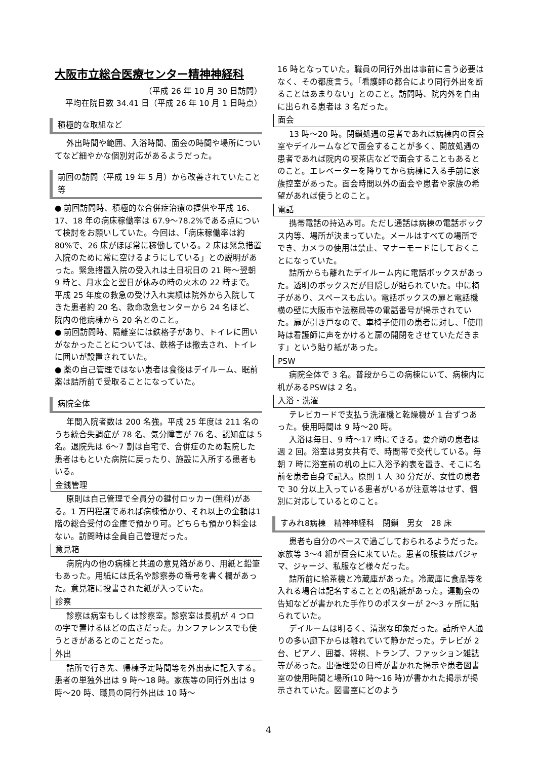大阪市立総合医療センター精神神経科
（平成 26 年 10 月 30 日訪問）
平均在院日数 34.41 日（平成 26 年 10 月 1 日時点）
積極的な取組など
外出時間や範囲、入浴時間、面会の時間や場所についてなど細やかな個別対応があるようだった。
前回の訪問（平成 19 年 5 月）から改善されていたこと等
● 前回訪問時、積極的な合併症治療の提供や平成 16、17、18 年の病床稼働率は 67.9～78.2%である点について検討をお願いしていた。今回は、「病床稼働率は約 80%で、26 床がほぼ常に稼働している。2 床は緊急措置入院のために常に空けるようにしている」との説明があった。緊急措置入院の受入れは土日祝日の 21 時～翌朝 9 時と、月水金と翌日が休みの時の火木の 22 時まで。平成 25 年度の救急の受け入れ実績は院外から入院してきた患者約 20 名、救命救急センターから 24 名ほど、院内の他病棟から 20 名とのこと。
● 前回訪問時、隔離室には鉄格子があり、トイレに囲いがなかったことについては、鉄格子は撤去され、トイレに囲いが設置されていた。
● 薬の自己管理ではない患者は食後はデイルーム、眠前薬は詰所前で受取ることになっていた。
病院全体
年間入院者数は 200 名強。平成 25 年度は 211 名のうち統合失調症が 78 名、気分障害が 76 名、認知症は 5 名。退院先は 6～7 割は自宅で、合併症のため転院した患者はもといた病院に戻ったり、施設に入所する患者もいる。
金銭管理
原則は自己管理で全員分の鍵付ロッカー(無料)がある。1 万円程度であれば病棟預かり、それ以上の金額は1階の総合受付の金庫で預かり可。どちらも預かり料金はない。訪問時は全員自己管理だった。
意見箱
病院内の他の病棟と共通の意見箱があり、用紙と鉛筆もあった。用紙には氏名や診察券の番号を書く欄があった。意見箱に投書された紙が入っていた。
診察
診察は病室もしくは診察室。診察室は長机が 4 つロの字で置けるほどの広さだった。カンファレンスでも使うときがあるとのことだった。
外出
詰所で行き先、帰棟予定時間等を外出表に記入する。患者の単独外出は 9 時～18 時。家族等の同行外出は 9 時～20 時、職員の同行外出は 10 時～
16 時となっていた。職員の同行外出は事前に言う必要はなく、その都度言う。「看護師の都合により同行外出を断ることはあまりない」とのこと。訪問時、院内外を自由に出られる患者は 3 名だった。
面会
13 時～20 時。閉鎖処遇の患者であれば病棟内の面会室やデイルームなどで面会することが多く、開放処遇の患者であれば院内の喫茶店などで面会することもあるとのこと。エレベーターを降りてから病棟に入る手前に家族控室があった。面会時間以外の面会や患者や家族の希望があれば使うとのこと。
電話
携帯電話の持込み可。ただし通話は病棟の電話ボックス内等、場所が決まっていた。メールはすべての場所ででき、カメラの使用は禁止、マナーモードにしておくことになっていた。
詰所からも離れたデイルーム内に電話ボックスがあった。透明のボックスだが目隠しが貼られていた。中に椅子があり、スペースも広い。電話ボックスの扉と電話機横の壁に大阪市や法務局等の電話番号が掲示されていた。扉が引き戸なので、車椅子使用の患者に対し、「使用時は看護師に声をかけると扉の開閉をさせていただきます」という貼り紙があった。
PSW
病院全体で 3 名。普段からこの病棟にいて、病棟内に机があるPSWは 2 名。
入浴・洗濯
テレビカードで支払う洗濯機と乾燥機が 1 台ずつあった。使用時間は 9 時～20 時。
入浴は毎日、9 時～17 時にできる。要介助の患者は週 2 回。浴室は男女共有で、時間帯で交代している。毎朝 7 時に浴室前の机の上に入浴予約表を置き、そこに名前を患者自身で記入。原則 1 人 30 分だが、女性の患者で 30 分以上入っている患者がいるが注意等はせず、個別に対応しているとのこと。
すみれ8病棟　精神神経科　閉鎖　男女　28 床
患者も自分のペースで過ごしておられるようだった。家族等 3～4 組が面会に来ていた。患者の服装はパジャマ、ジャージ、私服など様々だった。
詰所前に給茶機と冷蔵庫があった。冷蔵庫に食品等を入れる場合は記名することとの貼紙があった。運動会の告知などが書かれた手作りのポスターが 2～3 ヶ所に貼られていた。
デイルームは明るく、清潔な印象だった。詰所や人通りの多い廊下からは離れていて静かだった。テレビが 2 台、ピアノ、囲碁、将棋、トランプ、ファッション雑誌等があった。出張理髪の日時が書かれた掲示や患者図書室の使用時間と場所(10 時～16 時)が書かれた掲示が掲示されていた。図書室にどのよう
4